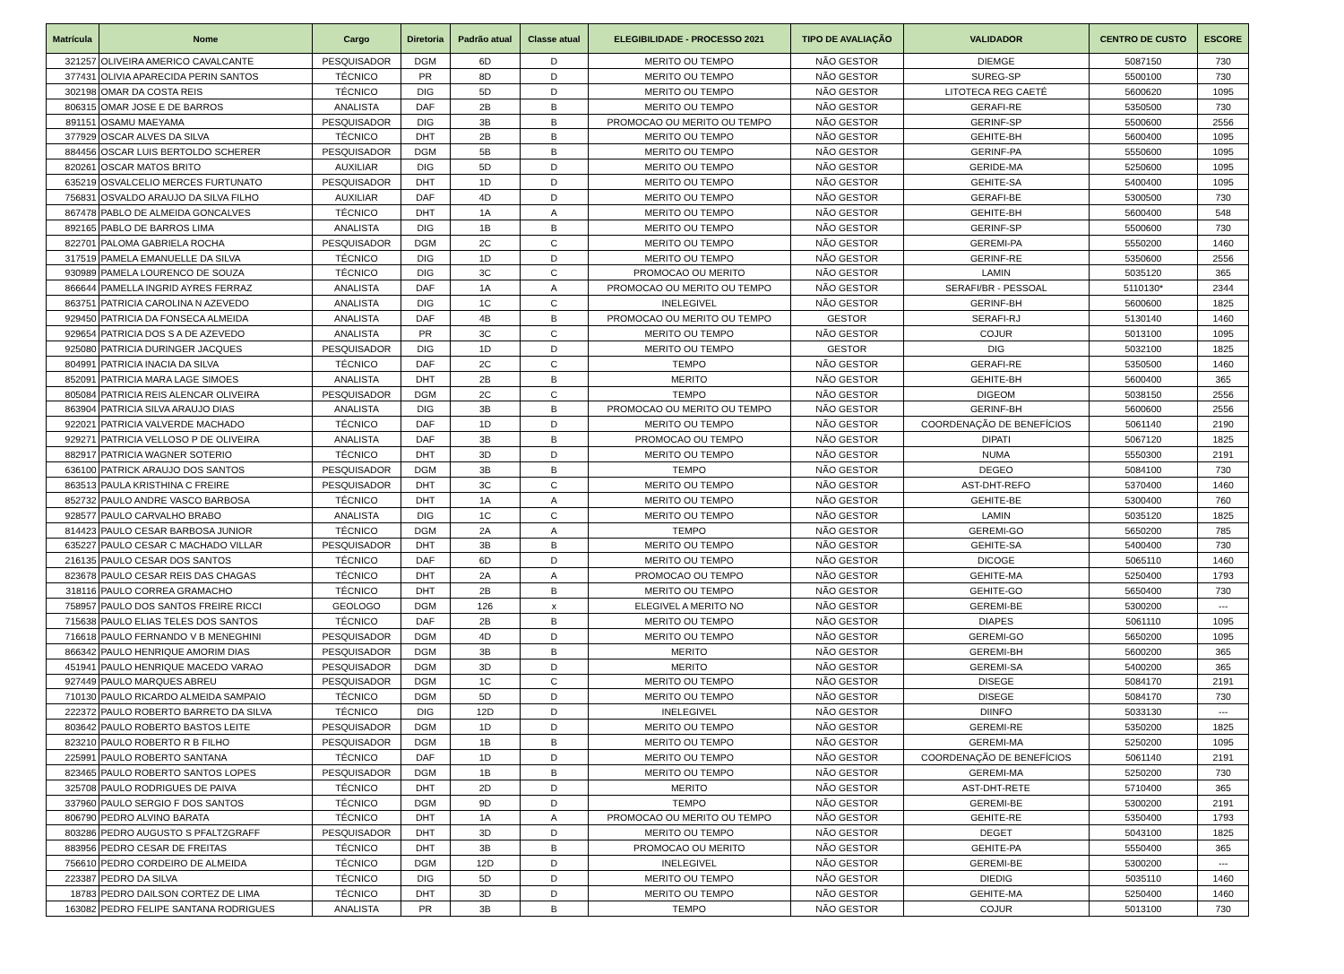| Matrícula | Nome | Cargo | Diretoria | Padrão atual | Classe atual | ELEGIBILIDADE - PROCESSO 2021 | TIPO DE AVALIAÇÃO | VALIDADOR | CENTRO DE CUSTO | ESCORE |
| --- | --- | --- | --- | --- | --- | --- | --- | --- | --- | --- |
| 321257 | OLIVEIRA AMERICO CAVALCANTE | PESQUISADOR | DGM | 6D | D | MERITO OU TEMPO | NÃO GESTOR | DIEMGE | 5087150 | 730 |
| 377431 | OLIVIA APARECIDA PERIN SANTOS | TÉCNICO | PR | 8D | D | MERITO OU TEMPO | NÃO GESTOR | SUREG-SP | 5500100 | 730 |
| 302198 | OMAR DA COSTA REIS | TÉCNICO | DIG | 5D | D | MERITO OU TEMPO | NÃO GESTOR | LITOTECA REG CAETÉ | 5600620 | 1095 |
| 806315 | OMAR JOSE E DE BARROS | ANALISTA | DAF | 2B | B | MERITO OU TEMPO | NÃO GESTOR | GERAFI-RE | 5350500 | 730 |
| 891151 | OSAMU MAEYAMA | PESQUISADOR | DIG | 3B | B | PROMOCAO OU MERITO OU TEMPO | NÃO GESTOR | GERINF-SP | 5500600 | 2556 |
| 377929 | OSCAR ALVES DA SILVA | TÉCNICO | DHT | 2B | B | MERITO OU TEMPO | NÃO GESTOR | GEHITE-BH | 5600400 | 1095 |
| 884456 | OSCAR LUIS BERTOLDO SCHERER | PESQUISADOR | DGM | 5B | B | MERITO OU TEMPO | NÃO GESTOR | GERINF-PA | 5550600 | 1095 |
| 820261 | OSCAR MATOS BRITO | AUXILIAR | DIG | 5D | D | MERITO OU TEMPO | NÃO GESTOR | GERIDE-MA | 5250600 | 1095 |
| 635219 | OSVALCELIO MERCES FURTUNATO | PESQUISADOR | DHT | 1D | D | MERITO OU TEMPO | NÃO GESTOR | GEHITE-SA | 5400400 | 1095 |
| 756831 | OSVALDO ARAUJO DA SILVA FILHO | AUXILIAR | DAF | 4D | D | MERITO OU TEMPO | NÃO GESTOR | GERAFI-BE | 5300500 | 730 |
| 867478 | PABLO DE ALMEIDA GONCALVES | TÉCNICO | DHT | 1A | A | MERITO OU TEMPO | NÃO GESTOR | GEHITE-BH | 5600400 | 548 |
| 892165 | PABLO DE BARROS LIMA | ANALISTA | DIG | 1B | B | MERITO OU TEMPO | NÃO GESTOR | GERINF-SP | 5500600 | 730 |
| 822701 | PALOMA GABRIELA ROCHA | PESQUISADOR | DGM | 2C | C | MERITO OU TEMPO | NÃO GESTOR | GEREMI-PA | 5550200 | 1460 |
| 317519 | PAMELA EMANUELLE DA SILVA | TÉCNICO | DIG | 1D | D | MERITO OU TEMPO | NÃO GESTOR | GERINF-RE | 5350600 | 2556 |
| 930989 | PAMELA LOURENCO DE SOUZA | TÉCNICO | DIG | 3C | C | PROMOCAO OU MERITO | NÃO GESTOR | LAMIN | 5035120 | 365 |
| 866644 | PAMELLA INGRID AYRES FERRAZ | ANALISTA | DAF | 1A | A | PROMOCAO OU MERITO OU TEMPO | NÃO GESTOR | SERAFI/BR - PESSOAL | 5110130* | 2344 |
| 863751 | PATRICIA CAROLINA N AZEVEDO | ANALISTA | DIG | 1C | C | INELEGIVEL | NÃO GESTOR | GERINF-BH | 5600600 | 1825 |
| 929450 | PATRICIA DA FONSECA ALMEIDA | ANALISTA | DAF | 4B | B | PROMOCAO OU MERITO OU TEMPO | GESTOR | SERAFI-RJ | 5130140 | 1460 |
| 929654 | PATRICIA DOS S A DE AZEVEDO | ANALISTA | PR | 3C | C | MERITO OU TEMPO | NÃO GESTOR | COJUR | 5013100 | 1095 |
| 925080 | PATRICIA DURINGER JACQUES | PESQUISADOR | DIG | 1D | D | MERITO OU TEMPO | GESTOR | DIG | 5032100 | 1825 |
| 804991 | PATRICIA INACIA DA SILVA | TÉCNICO | DAF | 2C | C | TEMPO | NÃO GESTOR | GERAFI-RE | 5350500 | 1460 |
| 852091 | PATRICIA MARA LAGE SIMOES | ANALISTA | DHT | 2B | B | MERITO | NÃO GESTOR | GEHITE-BH | 5600400 | 365 |
| 805084 | PATRICIA REIS ALENCAR OLIVEIRA | PESQUISADOR | DGM | 2C | C | TEMPO | NÃO GESTOR | DIGEOM | 5038150 | 2556 |
| 863904 | PATRICIA SILVA ARAUJO DIAS | ANALISTA | DIG | 3B | B | PROMOCAO OU MERITO OU TEMPO | NÃO GESTOR | GERINF-BH | 5600600 | 2556 |
| 922021 | PATRICIA VALVERDE MACHADO | TÉCNICO | DAF | 1D | D | MERITO OU TEMPO | NÃO GESTOR | COORDENAÇÃO DE BENEFÍCIOS | 5061140 | 2190 |
| 929271 | PATRICIA VELLOSO P DE OLIVEIRA | ANALISTA | DAF | 3B | B | PROMOCAO OU TEMPO | NÃO GESTOR | DIPATI | 5067120 | 1825 |
| 882917 | PATRICIA WAGNER SOTERIO | TÉCNICO | DHT | 3D | D | MERITO OU TEMPO | NÃO GESTOR | NUMA | 5550300 | 2191 |
| 636100 | PATRICK ARAUJO DOS SANTOS | PESQUISADOR | DGM | 3B | B | TEMPO | NÃO GESTOR | DEGEO | 5084100 | 730 |
| 863513 | PAULA KRISTHINA C FREIRE | PESQUISADOR | DHT | 3C | C | MERITO OU TEMPO | NÃO GESTOR | AST-DHT-REFO | 5370400 | 1460 |
| 852732 | PAULO ANDRE VASCO BARBOSA | TÉCNICO | DHT | 1A | A | MERITO OU TEMPO | NÃO GESTOR | GEHITE-BE | 5300400 | 760 |
| 928577 | PAULO CARVALHO BRABO | ANALISTA | DIG | 1C | C | MERITO OU TEMPO | NÃO GESTOR | LAMIN | 5035120 | 1825 |
| 814423 | PAULO CESAR BARBOSA JUNIOR | TÉCNICO | DGM | 2A | A | TEMPO | NÃO GESTOR | GEREMI-GO | 5650200 | 785 |
| 635227 | PAULO CESAR C MACHADO VILLAR | PESQUISADOR | DHT | 3B | B | MERITO OU TEMPO | NÃO GESTOR | GEHITE-SA | 5400400 | 730 |
| 216135 | PAULO CESAR DOS SANTOS | TÉCNICO | DAF | 6D | D | MERITO OU TEMPO | NÃO GESTOR | DICOGE | 5065110 | 1460 |
| 823678 | PAULO CESAR REIS DAS CHAGAS | TÉCNICO | DHT | 2A | A | PROMOCAO OU TEMPO | NÃO GESTOR | GEHITE-MA | 5250400 | 1793 |
| 318116 | PAULO CORREA GRAMACHO | TÉCNICO | DHT | 2B | B | MERITO OU TEMPO | NÃO GESTOR | GEHITE-GO | 5650400 | 730 |
| 758957 | PAULO DOS SANTOS FREIRE RICCI | GEOLOGO | DGM | 126 | x | ELEGIVEL A MERITO NO | NÃO GESTOR | GEREMI-BE | 5300200 | --- |
| 715638 | PAULO ELIAS TELES DOS SANTOS | TÉCNICO | DAF | 2B | B | MERITO OU TEMPO | NÃO GESTOR | DIAPES | 5061110 | 1095 |
| 716618 | PAULO FERNANDO V B MENEGHINI | PESQUISADOR | DGM | 4D | D | MERITO OU TEMPO | NÃO GESTOR | GEREMI-GO | 5650200 | 1095 |
| 866342 | PAULO HENRIQUE AMORIM DIAS | PESQUISADOR | DGM | 3B | B | MERITO | NÃO GESTOR | GEREMI-BH | 5600200 | 365 |
| 451941 | PAULO HENRIQUE MACEDO VARAO | PESQUISADOR | DGM | 3D | D | MERITO | NÃO GESTOR | GEREMI-SA | 5400200 | 365 |
| 927449 | PAULO MARQUES ABREU | PESQUISADOR | DGM | 1C | C | MERITO OU TEMPO | NÃO GESTOR | DISEGE | 5084170 | 2191 |
| 710130 | PAULO RICARDO ALMEIDA SAMPAIO | TÉCNICO | DGM | 5D | D | MERITO OU TEMPO | NÃO GESTOR | DISEGE | 5084170 | 730 |
| 222372 | PAULO ROBERTO BARRETO DA SILVA | TÉCNICO | DIG | 12D | D | INELEGIVEL | NÃO GESTOR | DIINFO | 5033130 | --- |
| 803642 | PAULO ROBERTO BASTOS LEITE | PESQUISADOR | DGM | 1D | D | MERITO OU TEMPO | NÃO GESTOR | GEREMI-RE | 5350200 | 1825 |
| 823210 | PAULO ROBERTO R B FILHO | PESQUISADOR | DGM | 1B | B | MERITO OU TEMPO | NÃO GESTOR | GEREMI-MA | 5250200 | 1095 |
| 225991 | PAULO ROBERTO SANTANA | TÉCNICO | DAF | 1D | D | MERITO OU TEMPO | NÃO GESTOR | COORDENAÇÃO DE BENEFÍCIOS | 5061140 | 2191 |
| 823465 | PAULO ROBERTO SANTOS LOPES | PESQUISADOR | DGM | 1B | B | MERITO OU TEMPO | NÃO GESTOR | GEREMI-MA | 5250200 | 730 |
| 325708 | PAULO RODRIGUES DE PAIVA | TÉCNICO | DHT | 2D | D | MERITO | NÃO GESTOR | AST-DHT-RETE | 5710400 | 365 |
| 337960 | PAULO SERGIO F DOS SANTOS | TÉCNICO | DGM | 9D | D | TEMPO | NÃO GESTOR | GEREMI-BE | 5300200 | 2191 |
| 806790 | PEDRO ALVINO BARATA | TÉCNICO | DHT | 1A | A | PROMOCAO OU MERITO OU TEMPO | NÃO GESTOR | GEHITE-RE | 5350400 | 1793 |
| 803286 | PEDRO AUGUSTO S PFALTZGRAFF | PESQUISADOR | DHT | 3D | D | MERITO OU TEMPO | NÃO GESTOR | DEGET | 5043100 | 1825 |
| 883956 | PEDRO CESAR DE FREITAS | TÉCNICO | DHT | 3B | B | PROMOCAO OU MERITO | NÃO GESTOR | GEHITE-PA | 5550400 | 365 |
| 756610 | PEDRO CORDEIRO DE ALMEIDA | TÉCNICO | DGM | 12D | D | INELEGIVEL | NÃO GESTOR | GEREMI-BE | 5300200 | --- |
| 223387 | PEDRO DA SILVA | TÉCNICO | DIG | 5D | D | MERITO OU TEMPO | NÃO GESTOR | DIEDIG | 5035110 | 1460 |
| 18783 | PEDRO DAILSON CORTEZ DE LIMA | TÉCNICO | DHT | 3D | D | MERITO OU TEMPO | NÃO GESTOR | GEHITE-MA | 5250400 | 1460 |
| 163082 | PEDRO FELIPE SANTANA RODRIGUES | ANALISTA | PR | 3B | B | TEMPO | NÃO GESTOR | COJUR | 5013100 | 730 |